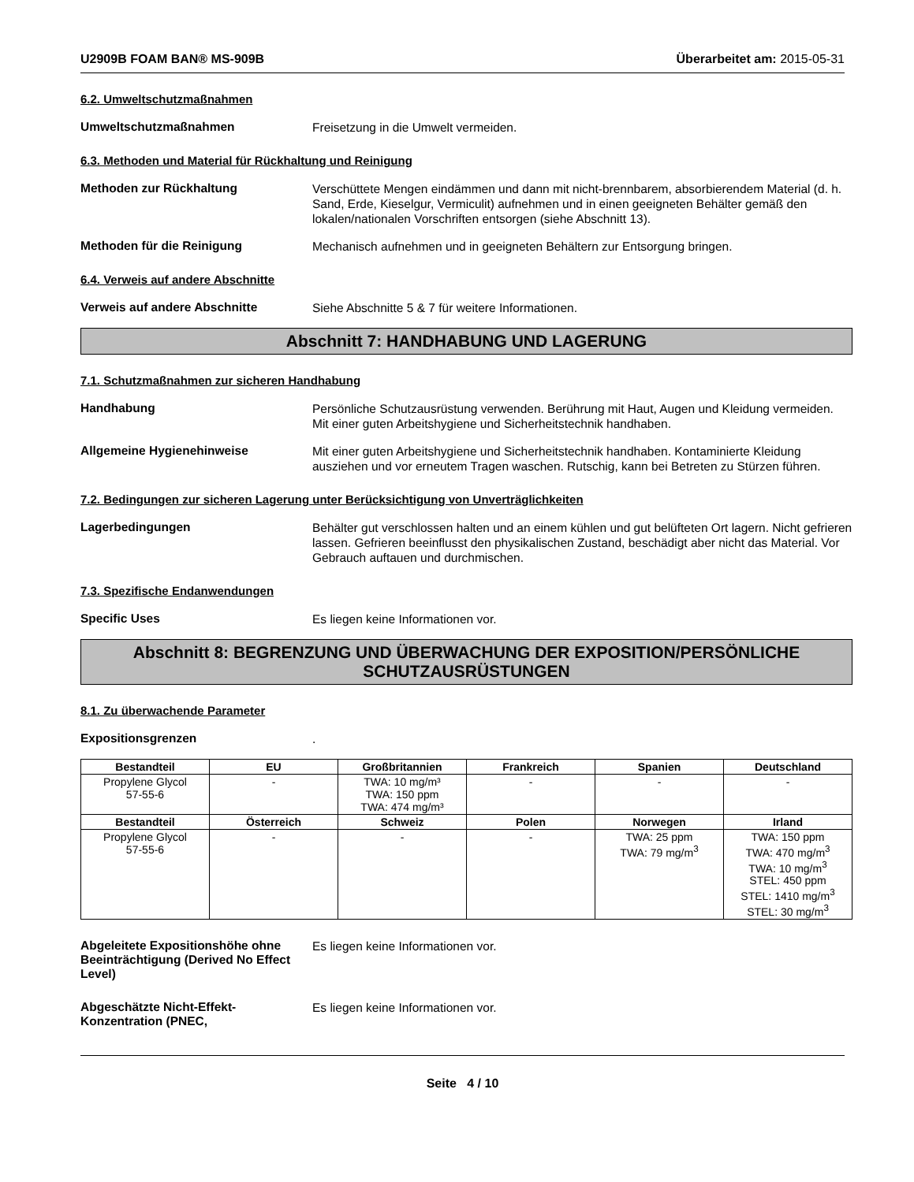U2909B FOAM BAN® MS-909B Überarbeitet am: 2015-05-31
6.2. Umweltschutzmaßnahmen
Umweltschutzmaßnahmen
Freisetzung in die Umwelt vermeiden.
6.3. Methoden und Material für Rückhaltung und Reinigung
Methoden zur Rückhaltung
Verschüttete Mengen eindämmen und dann mit nicht-brennbarem, absorbierendem Material (d. h. Sand, Erde, Kieselgur, Vermiculit) aufnehmen und in einen geeigneten Behälter gemäß den lokalen/nationalen Vorschriften entsorgen (siehe Abschnitt 13).
Methoden für die Reinigung
Mechanisch aufnehmen und in geeigneten Behältern zur Entsorgung bringen.
6.4. Verweis auf andere Abschnitte
Verweis auf andere Abschnitte
Siehe Abschnitte 5 & 7 für weitere Informationen.
Abschnitt 7: HANDHABUNG UND LAGERUNG
7.1. Schutzmaßnahmen zur sicheren Handhabung
Handhabung
Persönliche Schutzausrüstung verwenden. Berührung mit Haut, Augen und Kleidung vermeiden. Mit einer guten Arbeitshygiene und Sicherheitstechnik handhaben.
Allgemeine Hygienehinweise
Mit einer guten Arbeitshygiene und Sicherheitstechnik handhaben. Kontaminierte Kleidung ausziehen und vor erneutem Tragen waschen. Rutschig, kann bei Betreten zu Stürzen führen.
7.2. Bedingungen zur sicheren Lagerung unter Berücksichtigung von Unverträglichkeiten
Lagerbedingungen
Behälter gut verschlossen halten und an einem kühlen und gut belüfteten Ort lagern. Nicht gefrieren lassen. Gefrieren beeinflusst den physikalischen Zustand, beschädigt aber nicht das Material. Vor Gebrauch auftauen und durchmischen.
7.3. Spezifische Endanwendungen
Specific Uses
Es liegen keine Informationen vor.
Abschnitt 8: BEGRENZUNG UND ÜBERWACHUNG DER EXPOSITION/PERSÖNLICHE SCHUTZAUSRÜSTUNGEN
8.1. Zu überwachende Parameter
Expositionsgrenzen
.
| Bestandteil | EU | Großbritannien | Frankreich | Spanien | Deutschland |
| --- | --- | --- | --- | --- | --- |
| Propylene Glycol 57-55-6 | - | TWA: 10 mg/m³ TWA: 150 ppm TWA: 474 mg/m³ | - | - | - |
| Bestandteil | Österreich | Schweiz | Polen | Norwegen | Irland |
| Propylene Glycol 57-55-6 | - | - | - | TWA: 25 ppm TWA: 79 mg/m<sup>3</sup> | TWA: 150 ppm TWA: 470 mg/m<sup>3</sup> TWA: 10 mg/m<sup>3</sup> STEL: 450 ppm STEL: 1410 mg/m<sup>3</sup> STEL: 30 mg/m<sup>3</sup> |
Abgeleitete Expositionshöhe ohne Beeinträchtigung (Derived No Effect Level)
Es liegen keine Informationen vor.
Abgeschätzte Nicht-Effekt-Konzentration (PNEC,
Es liegen keine Informationen vor.
Seite 4 / 10